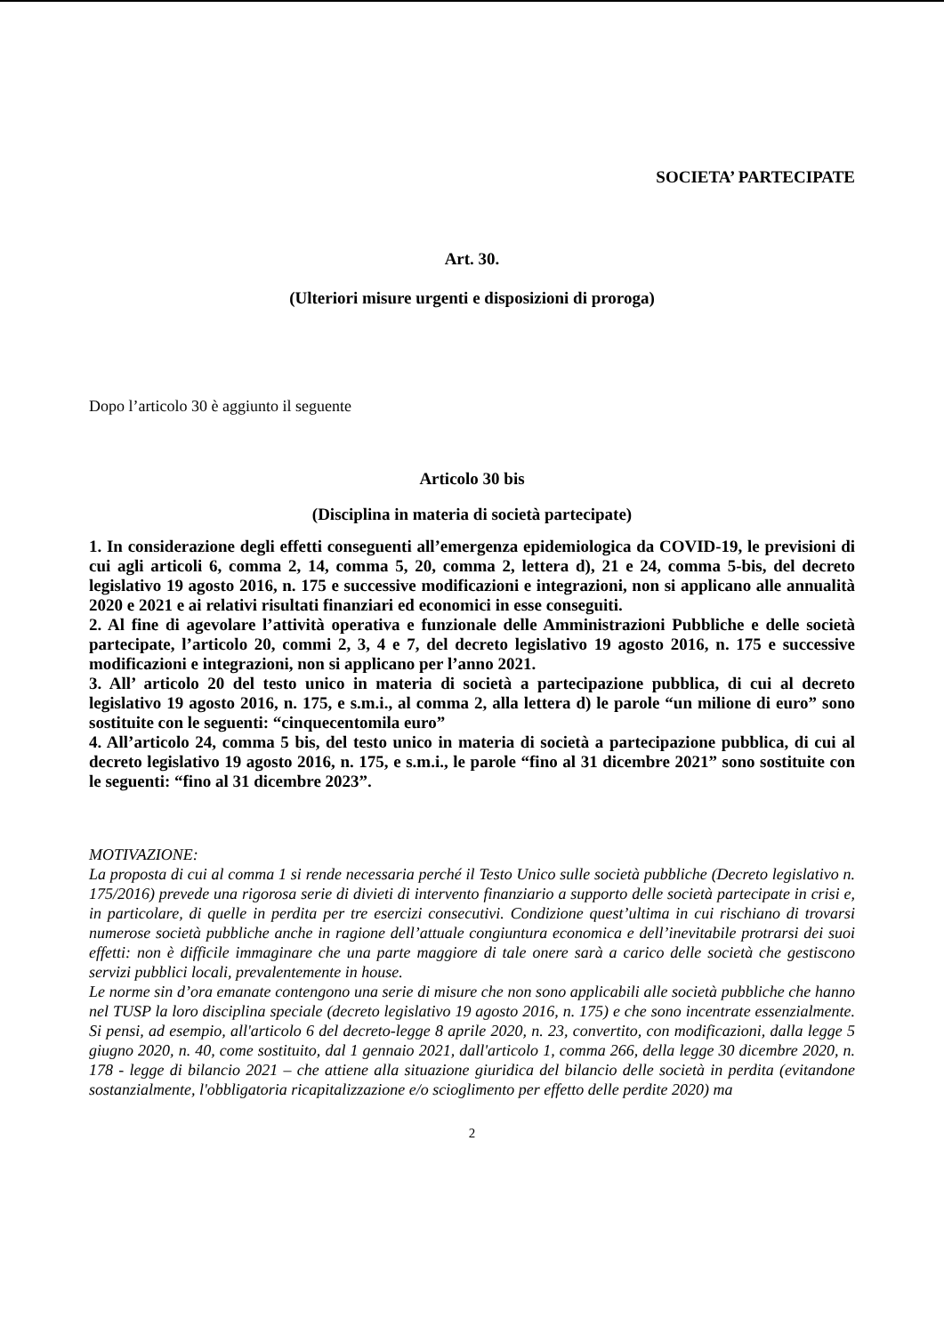SOCIETA’ PARTECIPATE
Art. 30.
(Ulteriori misure urgenti e disposizioni di proroga)
Dopo l’articolo 30 è aggiunto il seguente
Articolo 30 bis
(Disciplina in materia di società partecipate)
1. In considerazione degli effetti conseguenti all’emergenza epidemiologica da COVID-19, le previsioni di cui agli articoli 6, comma 2, 14, comma 5, 20, comma 2, lettera d), 21 e 24, comma 5-bis, del decreto legislativo 19 agosto 2016, n. 175 e successive modificazioni e integrazioni, non si applicano alle annualità 2020 e 2021 e ai relativi risultati finanziari ed economici in esse conseguiti.
2. Al fine di agevolare l’attività operativa e funzionale delle Amministrazioni Pubbliche e delle società partecipate, l’articolo 20, commi 2, 3, 4 e 7, del decreto legislativo 19 agosto 2016, n. 175 e successive modificazioni e integrazioni, non si applicano per l’anno 2021.
3. All’ articolo 20 del testo unico in materia di società a partecipazione pubblica, di cui al decreto legislativo 19 agosto 2016, n. 175, e s.m.i., al comma 2, alla lettera d) le parole “un milione di euro” sono sostituite con le seguenti: “cinquecentomila euro”
4. All’articolo 24, comma 5 bis, del testo unico in materia di società a partecipazione pubblica, di cui al decreto legislativo 19 agosto 2016, n. 175, e s.m.i., le parole “fino al 31 dicembre 2021” sono sostituite con le seguenti: “fino al 31 dicembre 2023”.
MOTIVAZIONE:
La proposta di cui al comma 1 si rende necessaria perché il Testo Unico sulle società pubbliche (Decreto legislativo n. 175/2016) prevede una rigorosa serie di divieti di intervento finanziario a supporto delle società partecipate in crisi e, in particolare, di quelle in perdita per tre esercizi consecutivi. Condizione quest’ultima in cui rischiano di trovarsi numerose società pubbliche anche in ragione dell’attuale congiuntura economica e dell’inevitabile protrarsi dei suoi effetti: non è difficile immaginare che una parte maggiore di tale onere sarà a carico delle società che gestiscono servizi pubblici locali, prevalentemente in house.
Le norme sin d’ora emanate contengono una serie di misure che non sono applicabili alle società pubbliche che hanno nel TUSP la loro disciplina speciale (decreto legislativo 19 agosto 2016, n. 175) e che sono incentrate essenzialmente. Si pensi, ad esempio, all'articolo 6 del decreto-legge 8 aprile 2020, n. 23, convertito, con modificazioni, dalla legge 5 giugno 2020, n. 40, come sostituito, dal 1 gennaio 2021, dall'articolo 1, comma 266, della legge 30 dicembre 2020, n. 178 - legge di bilancio 2021 – che attiene alla situazione giuridica del bilancio delle società in perdita (evitandone sostanzialmente, l'obbligatoria ricapitalizzazione e/o scioglimento per effetto delle perdite 2020) ma
2